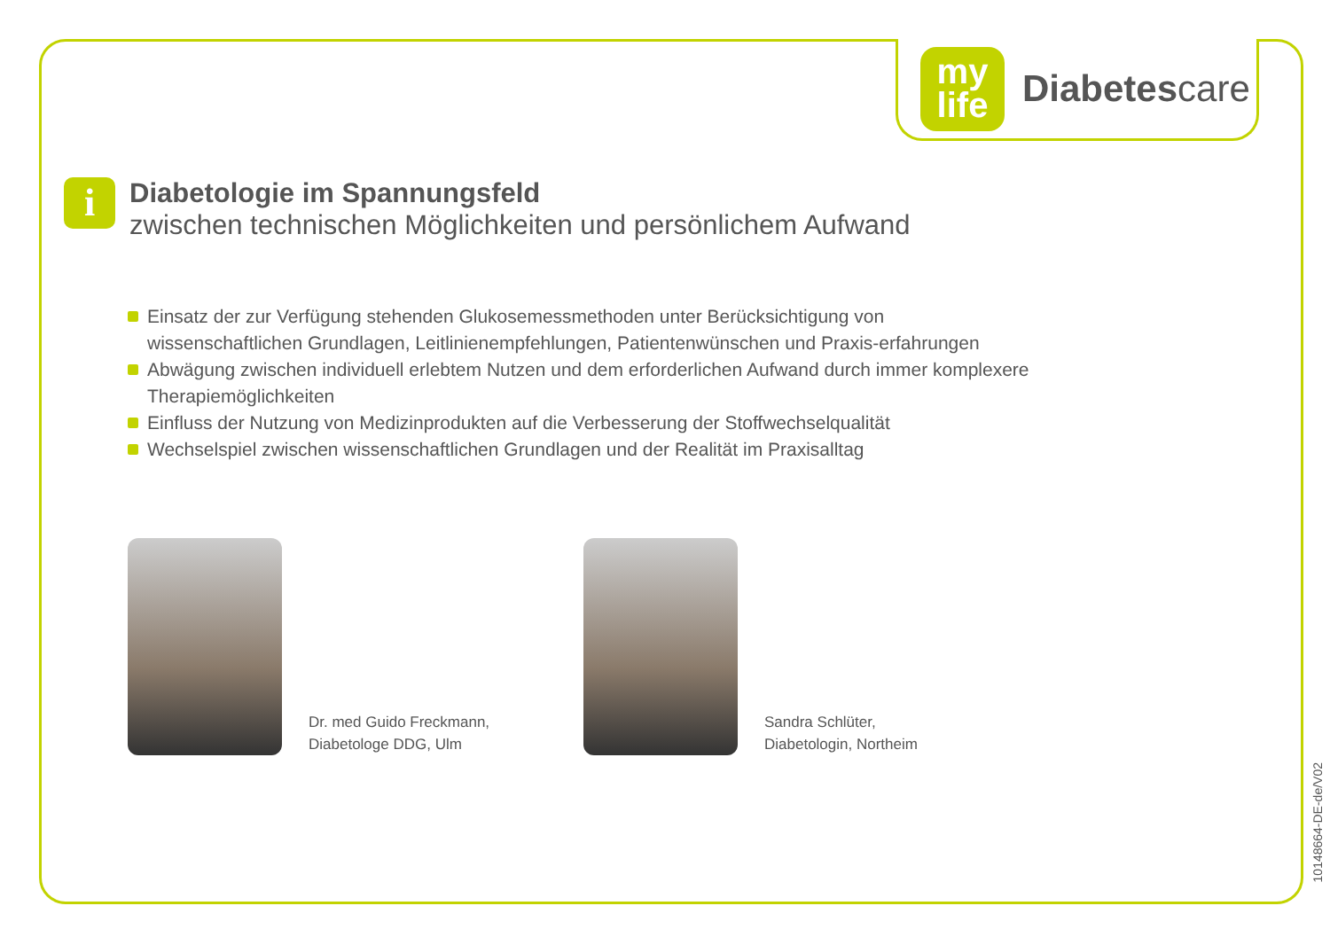my
life
Diabetescare
i
Diabetologie im Spannungsfeld
zwischen technischen Möglichkeiten und persönlichem Aufwand
Einsatz der zur Verfügung stehenden Glukosemessmethoden unter Berücksichtigung von wissenschaftlichen Grundlagen, Leitlinienempfehlungen, Patientenwünschen und Praxis-erfahrungen
Abwägung zwischen individuell erlebtem Nutzen und dem erforderlichen Aufwand durch immer komplexere Therapiemöglichkeiten
Einfluss der Nutzung von Medizinprodukten auf die Verbesserung der Stoffwechselqualität
Wechselspiel zwischen wissenschaftlichen Grundlagen und der Realität im Praxisalltag
Dr. med Guido Freckmann,
Diabetologe DDG, Ulm
Sandra Schlüter,
Diabetologin, Northeim
10148664-DE-de/V02